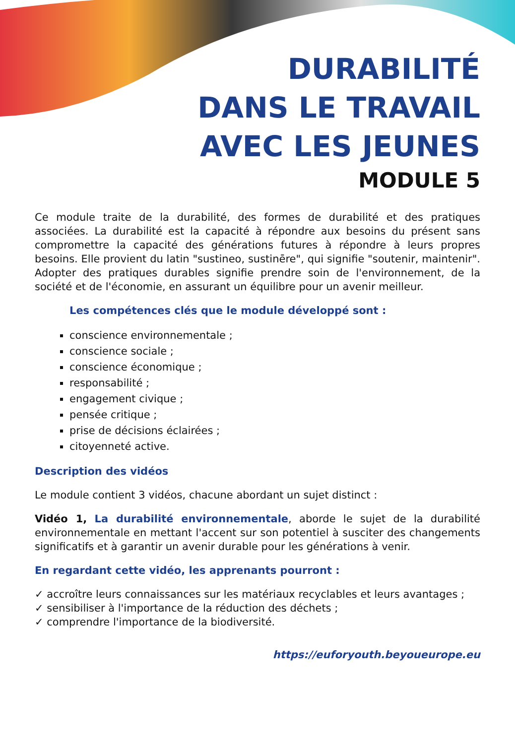DURABILITÉ
DANS LE TRAVAIL
AVEC LES JEUNES
MODULE 5
Ce module traite de la durabilité, des formes de durabilité et des pratiques associées. La durabilité est la capacité à répondre aux besoins du présent sans compromettre la capacité des générations futures à répondre à leurs propres besoins. Elle provient du latin "sustineo, sustinēre", qui signifie "soutenir, maintenir". Adopter des pratiques durables signifie prendre soin de l'environnement, de la société et de l'économie, en assurant un équilibre pour un avenir meilleur.
Les compétences clés que le module développé sont :
conscience environnementale ;
conscience sociale ;
conscience économique ;
responsabilité ;
engagement civique ;
pensée critique ;
prise de décisions éclairées ;
citoyenneté active.
Description des vidéos
Le module contient 3 vidéos, chacune abordant un sujet distinct :
Vidéo 1, La durabilité environnementale, aborde le sujet de la durabilité environnementale en mettant l'accent sur son potentiel à susciter des changements significatifs et à garantir un avenir durable pour les générations à venir.
En regardant cette vidéo, les apprenants pourront :
✓ accroître leurs connaissances sur les matériaux recyclables et leurs avantages ;
✓ sensibiliser à l'importance de la réduction des déchets ;
✓ comprendre l'importance de la biodiversité.
https://euforyouth.beyoueurope.eu